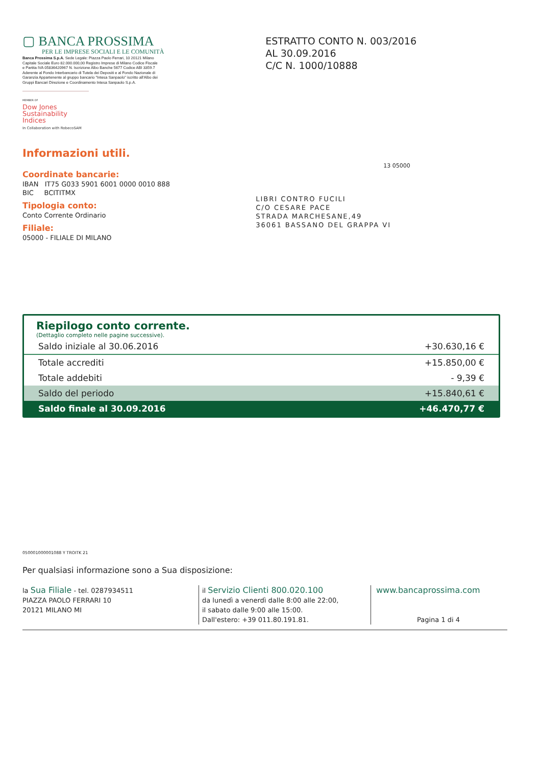▢ BANCA PROSSIMA
PER LE IMPRESE SOCIALI E LE COMUNITÀ
Banca Prossima S.p.A. Sede Legale: Piazza Paolo Ferrari, 10 20121 Milano Capitale Sociale Euro 82.000.000,00 Registro Imprese di Milano Codice Fiscale e Partita IVA 05836420967 N. Iscrizione Albo Banche 5677 Codice ABI 3359.7 Aderente al Fondo Interbancario di Tutela dei Depositi e al Fondo Nazionale di Garanzia Appartenente al gruppo bancario "Intesa Sanpaolo" iscritto all'Albo dei Gruppi Bancari Direzione e Coordinamento Intesa Sanpaolo S.p.A.
MEMBER OF
Dow Jones
Sustainability Indices
In Collaboration with RobecoSAM
ESTRATTO CONTO N. 003/2016
AL 30.09.2016
C/C N. 1000/10888
Informazioni utili.
Coordinate bancarie:
IBAN IT75 G033 5901 6001 0000 0010 888
BIC BCITITMX
Tipologia conto:
Conto Corrente Ordinario
Filiale:
05000 - FILIALE DI MILANO
13 05000
LIBRI CONTRO FUCILI
C/O CESARE PACE
STRADA MARCHESANE,49
36061 BASSANO DEL GRAPPA VI
Riepilogo conto corrente.
(Dettaglio completo nelle pagine successive).
| Saldo iniziale al 30.06.2016 | +30.630,16 € |
| Totale accrediti | +15.850,00 € |
| Totale addebiti | - 9,39 € |
| Saldo del periodo | +15.840,61 € |
| Saldo finale al 30.09.2016 | +46.470,77 € |
050001000001088 Y TROITK 21
Per qualsiasi informazione sono a Sua disposizione:
la Sua Filiale - tel. 0287934511
PIAZZA PAOLO FERRARI 10
20121 MILANO MI
il Servizio Clienti 800.020.100
da lunedì a venerdì dalle 8:00 alle 22:00,
il sabato dalle 9:00 alle 15:00.
Dall'estero: +39 011.80.191.81.
www.bancaprossima.com
Pagina 1 di 4